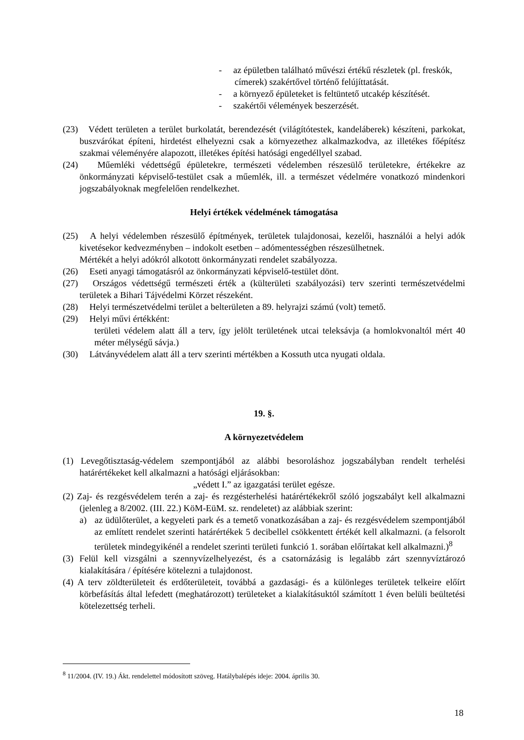- az épületben található művészi értékű részletek (pl. freskók, címerek) szakértővel történő felújíttatását.
- a környező épületeket is feltüntető utcakép készítését.
- szakértői vélemények beszerzését.
(23) Védett területen a terület burkolatát, berendezését (világítótestek, kandeláberek) készíteni, parkokat, buszvárókat építeni, hirdetést elhelyezni csak a környezethez alkalmazkodva, az illetékes főépítész szakmai véleményére alapozott, illetékes építési hatósági engedéllyel szabad.
(24) Műemléki védettségű épületekre, természeti védelemben részesülő területekre, értékekre az önkormányzati képviselő-testület csak a műemlék, ill. a természet védelmére vonatkozó mindenkori jogszabályoknak megfelelően rendelkezhet.
Helyi értékek védelmének támogatása
(25) A helyi védelemben részesülő építmények, területek tulajdonosai, kezelői, használói a helyi adók kivetésekor kedvezményben – indokolt esetben – adómentességben részesülhetnek.
Mértékét a helyi adókról alkotott önkormányzati rendelet szabályozza.
(26) Eseti anyagi támogatásról az önkormányzati képviselő-testület dönt.
(27) Országos védettségű természeti érték a (külterületi szabályozási) terv szerinti természetvédelmi területek a Bihari Tájvédelmi Körzet részeként.
(28) Helyi természetvédelmi terület a belterületen a 89. helyrajzi számú (volt) temető.
(29) Helyi művi értékként:
területi védelem alatt áll a terv, így jelölt területének utcai teleksávja (a homlokvonaltól mért 40 méter mélységű sávja.)
(30) Látványvédelem alatt áll a terv szerinti mértékben a Kossuth utca nyugati oldala.
19. §.
A környezetvédelem
(1) Levegőtisztaság-védelem szempontjából az alábbi besoroláshoz jogszabályban rendelt terhelési határértékeket kell alkalmazni a hatósági eljárásokban:
„védett I.” az igazgatási terület egésze.
(2) Zaj- és rezgésvédelem terén a zaj- és rezgésterhelési határértékekről szóló jogszabályt kell alkalmazni (jelenleg a 8/2002. (III. 22.) KöM-EüM. sz. rendeletet) az alábbiak szerint:
a) az üdülőterület, a kegyeleti park és a temető vonatkozásában a zaj- és rezgésvédelem szempontjából az említett rendelet szerinti határértékek 5 decibellel csökkentett értékét kell alkalmazni. (a felsorolt területek mindegyikénél a rendelet szerinti területi funkció 1. sorában előírtakat kell alkalmazni.)<sup>8</sup>
(3) Felül kell vizsgálni a szennyvízelhelyezést, és a csatornázásig is legalább zárt szennyvíztározó kialakítására / építésére kötelezni a tulajdonost.
(4) A terv zöldterületeit és erdőterületeit, továbbá a gazdasági- és a különleges területek telkeire előírt körbefásítás által lefedett (meghatározott) területeket a kialakításuktól számított 1 éven belüli beültetési kötelezettség terheli.
<sup>8</sup> 11/2004. (IV. 19.) Ákt. rendelettel módosított szöveg. Hatálybalépés ideje: 2004. április 30.
18